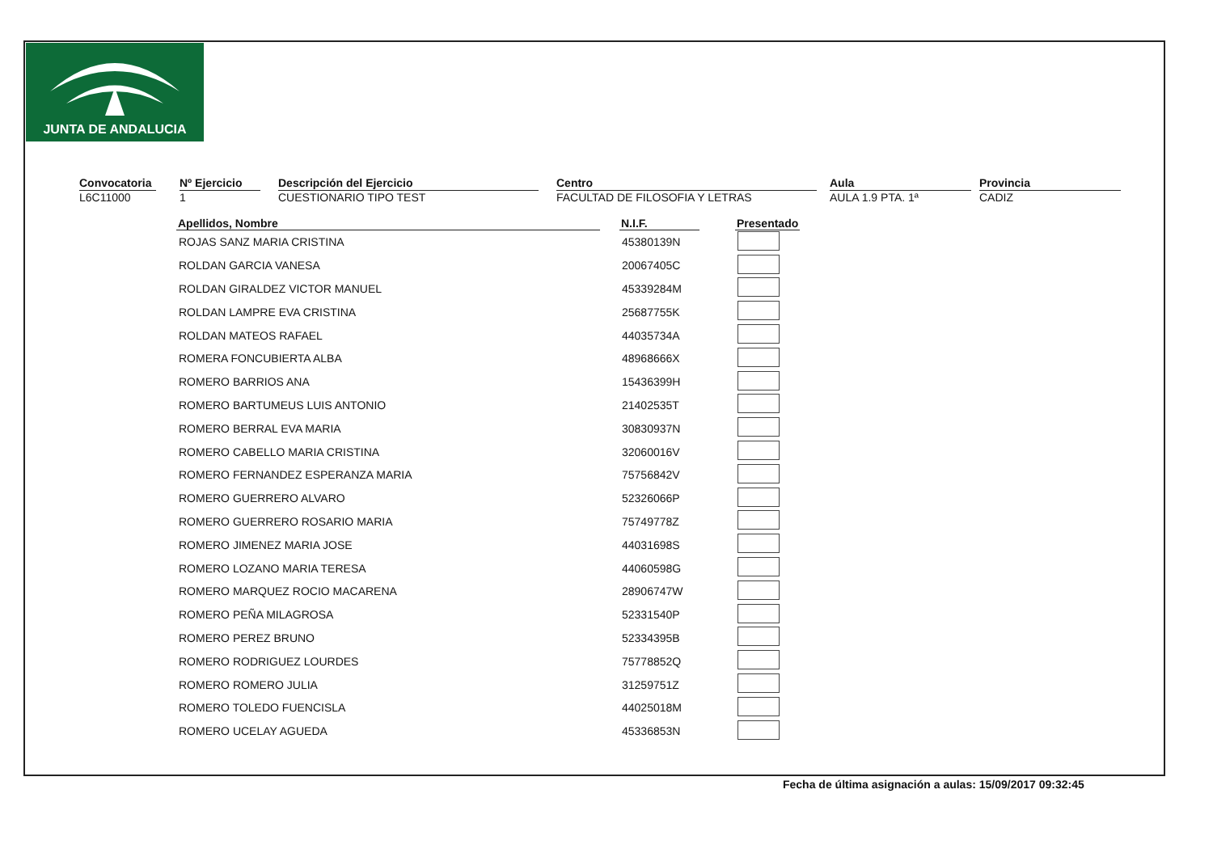JUNTA DE ANDALUCIA
Convocatoria
L6C11000
Nº Ejercicio
1
Descripción del Ejercicio
CUESTIONARIO TIPO TEST
Centro
FACULTAD DE FILOSOFIA Y LETRAS
Aula
AULA 1.9 PTA. 1ª
Provincia
CADIZ
| Apellidos, Nombre | | N.I.F. | | Presentado |
| --- | --- | --- | --- | --- |
| ROJAS SANZ MARIA CRISTINA | | 45380139N | | |
| ROLDAN GARCIA VANESA | | 20067405C | | |
| ROLDAN GIRALDEZ VICTOR MANUEL | | 45339284M | | |
| ROLDAN LAMPRE EVA CRISTINA | | 25687755K | | |
| ROLDAN MATEOS RAFAEL | | 44035734A | | |
| ROMERA FONCUBIERTA ALBA | | 48968666X | | |
| ROMERO BARRIOS ANA | | 15436399H | | |
| ROMERO BARTUMEUS LUIS ANTONIO | | 21402535T | | |
| ROMERO BERRAL EVA MARIA | | 30830937N | | |
| ROMERO CABELLO MARIA CRISTINA | | 32060016V | | |
| ROMERO FERNANDEZ ESPERANZA MARIA | | 75756842V | | |
| ROMERO GUERRERO ALVARO | | 52326066P | | |
| ROMERO GUERRERO ROSARIO MARIA | | 75749778Z | | |
| ROMERO JIMENEZ MARIA JOSE | | 44031698S | | |
| ROMERO LOZANO MARIA TERESA | | 44060598G | | |
| ROMERO MARQUEZ ROCIO MACARENA | | 28906747W | | |
| ROMERO PEÑA MILAGROSA | | 52331540P | | |
| ROMERO PEREZ BRUNO | | 52334395B | | |
| ROMERO RODRIGUEZ LOURDES | | 75778852Q | | |
| ROMERO ROMERO JULIA | | 31259751Z | | |
| ROMERO TOLEDO FUENCISLA | | 44025018M | | |
| ROMERO UCELAY AGUEDA | | 45336853N | | |
Fecha de última asignación a aulas: 15/09/2017 09:32:45